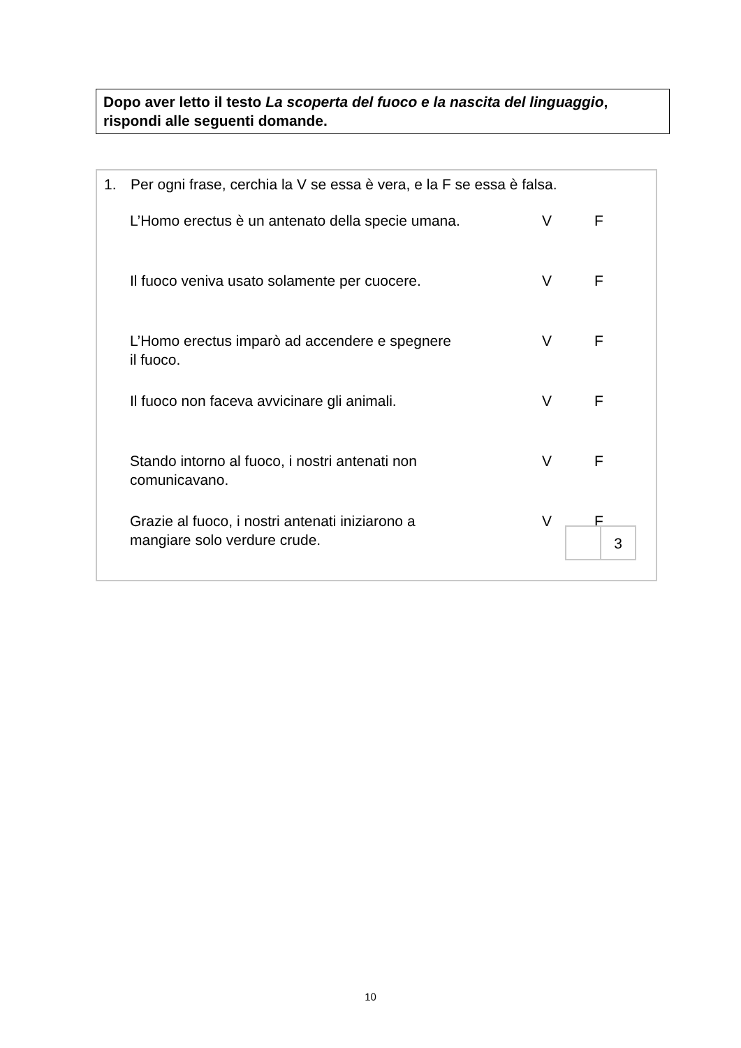Dopo aver letto il testo La scoperta del fuoco e la nascita del linguaggio, rispondi alle seguenti domande.
1. Per ogni frase, cerchia la V se essa è vera, e la F se essa è falsa.
| L’Homo erectus è un antenato della specie umana. | V | F |
| Il fuoco veniva usato solamente per cuocere. | V | F |
| L’Homo erectus imparò ad accendere e spegnere il fuoco. | V | F |
| Il fuoco non faceva avvicinare gli animali. | V | F |
| Stando intorno al fuoco, i nostri antenati non comunicavano. | V | F |
| Grazie al fuoco, i nostri antenati iniziarono a mangiare solo verdure crude. | V | F |
| | 3 |
10